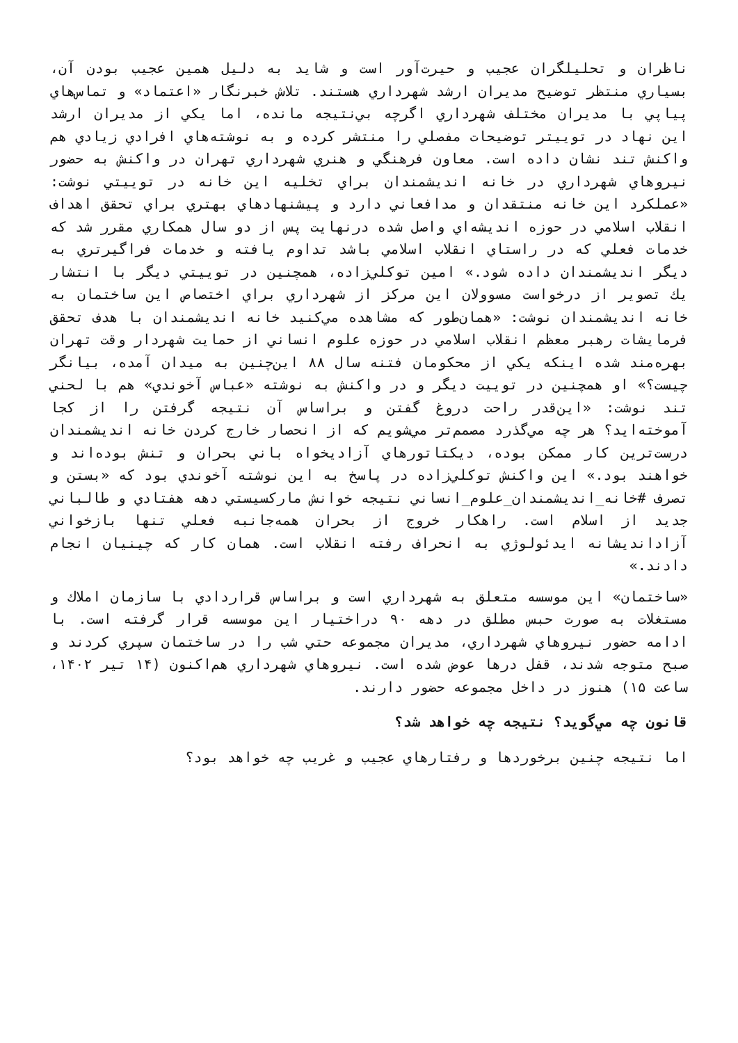ناظران و تحليلگران عجيب و حيرت‌آور است و شايد به دليل همين عجيب بودن آن، بسياري منتظر توضيح مديران ارشد شهرداري هستند. تلاش خبرنگار «اعتماد» و تماس‌هاي پياپي با مديران مختلف شهرداري اگرچه بي‌نتيجه مانده، اما يكي از مديران ارشد اين نهاد در توييتر توضيحات مفصلي را منتشر كرده و به نوشته‌هاي افرادي زيادي هم واكنش تند نشان داده است. معاون فرهنگي و هنري شهرداري تهران در واكنش به حضور نيروهاي شهرداري در خانه انديشمندان براي تخليه اين خانه در توييتي نوشت: «عملكرد اين خانه منتقدان و مدافعاني دارد و پيشنهادهاي بهتري براي تحقق اهداف انقلاب اسلامي در حوزه انديشه‌اي واصل شده درنهايت پس از دو سال همكاري مقرر شد كه خدمات فعلي كه در راستاي انقلاب اسلامي باشد تداوم يافته و خدمات فراگيرتري به ديگر انديشمندان داده شود.» امين توكلي‌زاده، همچنين در توييتي ديگر با انتشار يك تصوير از درخواست مسوولان اين مركز از شهرداري براي اختصاص اين ساختمان به خانه انديشمندان نوشت: «همان‌طور كه مشاهده مي‌كنيد خانه انديشمندان با هدف تحقق فرمايشات رهبر معظم انقلاب اسلامي در حوزه علوم انساني از حمايت شهردار وقت تهران بهره‌مند شده اينكه يكي از محكومان فتنه سال ۸۸ اين‌چنين به ميدان آمده، بيانگر چيست؟» او همچنين در توييت ديگر و در واكنش به نوشته «عباس آخوندي» هم با لحني تند نوشت: «اين‌قدر راحت دروغ گفتن و براساس آن نتيجه گرفتن را از كجا آموخته‌ايد؟ هر چه مي‌گذرد مصمم‌تر مي‌شويم كه از انحصار خارج كردن خانه انديشمندان درست‌ترين كار ممكن بوده، ديكتاتورهاي آزاديخواه باني بحران و تنش بوده‌اند و خواهند بود.» اين واكنش توكلي‌زاده در پاسخ به اين نوشته آخوندي بود كه «بستن و تصرف #خانه_انديشمندان_علوم_انساني نتيجه خوانش ماركسيستي دهه هفتادي و طالباني جديد از اسلام است. راهكار خروج از بحران همه‌جانبه فعلي تنها بازخواني آزادانديشانه ايدئولوژي به انحراف رفته انقلاب است. همان كار كه چينيان انجام دادند.»
«ساختمان» اين موسسه متعلق به شهرداري است و براساس قراردادي با سازمان املاك و مستغلات به صورت حبس مطلق در دهه ۹۰ دراختيار اين موسسه قرار گرفته است. با ادامه حضور نيروهاي شهرداري، مديران مجموعه حتي شب را در ساختمان سپري كردند و صبح متوجه شدند، قفل درها عوض شده است. نيروهاي شهرداري هم‌اكنون (۱۴ تير ۱۴۰۲، ساعت ۱۵) هنوز در داخل مجموعه حضور دارند.
قانون چه مي‌گويد؟ نتيجه چه خواهد شد؟
اما نتيجه چنين برخوردها و رفتارهاي عجيب و غريب چه خواهد بود؟